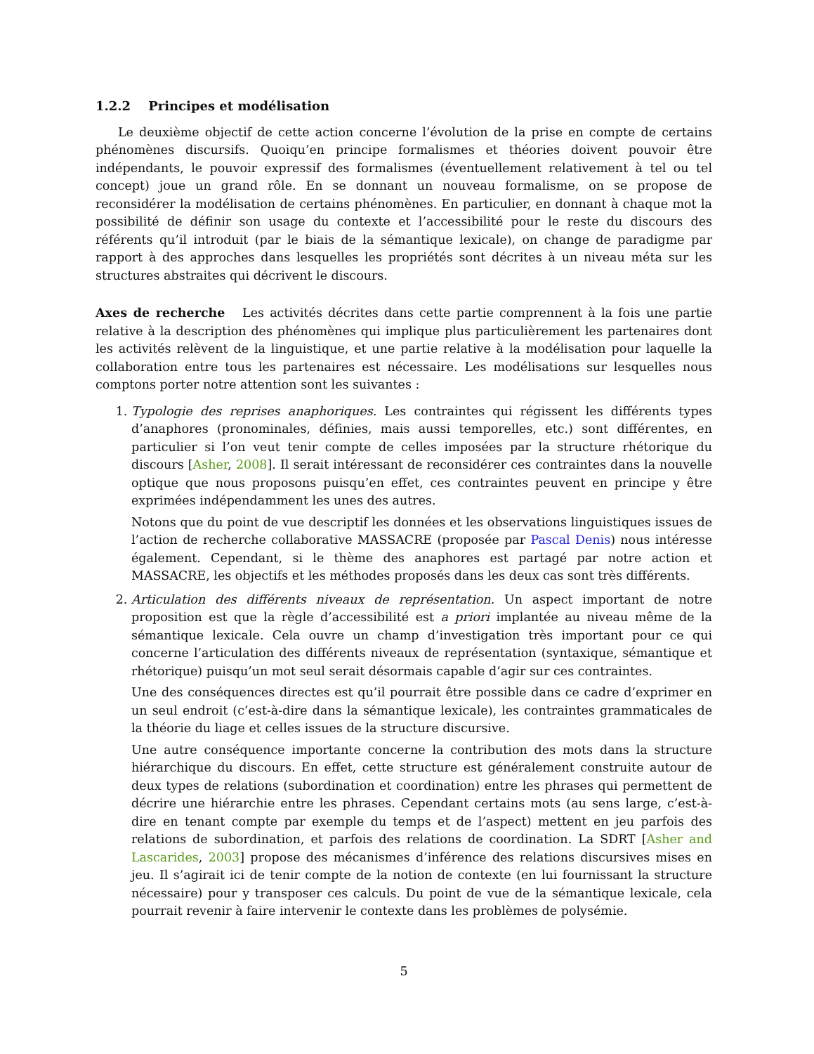1.2.2 Principes et modélisation
Le deuxième objectif de cette action concerne l’évolution de la prise en compte de certains phénomènes discursifs. Quoiqu’en principe formalismes et théories doivent pouvoir être indépendants, le pouvoir expressif des formalismes (éventuellement relativement à tel ou tel concept) joue un grand rôle. En se donnant un nouveau formalisme, on se propose de reconsidérer la modélisation de certains phénomènes. En particulier, en donnant à chaque mot la possibilité de définir son usage du contexte et l’accessibilité pour le reste du discours des référents qu’il introduit (par le biais de la sémantique lexicale), on change de paradigme par rapport à des approches dans lesquelles les propriétés sont décrites à un niveau méta sur les structures abstraites qui décrivent le discours.
Axes de recherche Les activités décrites dans cette partie comprennent à la fois une partie relative à la description des phénomènes qui implique plus particulièrement les partenaires dont les activités relèvent de la linguistique, et une partie relative à la modélisation pour laquelle la collaboration entre tous les partenaires est nécessaire. Les modélisations sur lesquelles nous comptons porter notre attention sont les suivantes :
1. Typologie des reprises anaphoriques. Les contraintes qui régissent les différents types d’anaphores (pronominales, définies, mais aussi temporelles, etc.) sont différentes, en particulier si l’on veut tenir compte de celles imposées par la structure rhétorique du discours [Asher, 2008]. Il serait intéressant de reconsidérer ces contraintes dans la nouvelle optique que nous proposons puisqu’en effet, ces contraintes peuvent en principe y être exprimées indépendamment les unes des autres.
Notons que du point de vue descriptif les données et les observations linguistiques issues de l’action de recherche collaborative MASSACRE (proposée par Pascal Denis) nous intéresse également. Cependant, si le thème des anaphores est partagé par notre action et MASSACRE, les objectifs et les méthodes proposés dans les deux cas sont très différents.
2. Articulation des différents niveaux de représentation. Un aspect important de notre proposition est que la règle d’accessibilité est a priori implantée au niveau même de la sémantique lexicale. Cela ouvre un champ d’investigation très important pour ce qui concerne l’articulation des différents niveaux de représentation (syntaxique, sémantique et rhétorique) puisqu’un mot seul serait désormais capable d’agir sur ces contraintes.
Une des conséquences directes est qu’il pourrait être possible dans ce cadre d’exprimer en un seul endroit (c’est-à-dire dans la sémantique lexicale), les contraintes grammaticales de la théorie du liage et celles issues de la structure discursive.
Une autre conséquence importante concerne la contribution des mots dans la structure hiérarchique du discours. En effet, cette structure est généralement construite autour de deux types de relations (subordination et coordination) entre les phrases qui permettent de décrire une hiérarchie entre les phrases. Cependant certains mots (au sens large, c’est-à-dire en tenant compte par exemple du temps et de l’aspect) mettent en jeu parfois des relations de subordination, et parfois des relations de coordination. La SDRT [Asher and Lascarides, 2003] propose des mécanismes d’inférence des relations discursives mises en jeu. Il s’agirait ici de tenir compte de la notion de contexte (en lui fournissant la structure nécessaire) pour y transposer ces calculs. Du point de vue de la sémantique lexicale, cela pourrait revenir à faire intervenir le contexte dans les problèmes de polysémie.
5